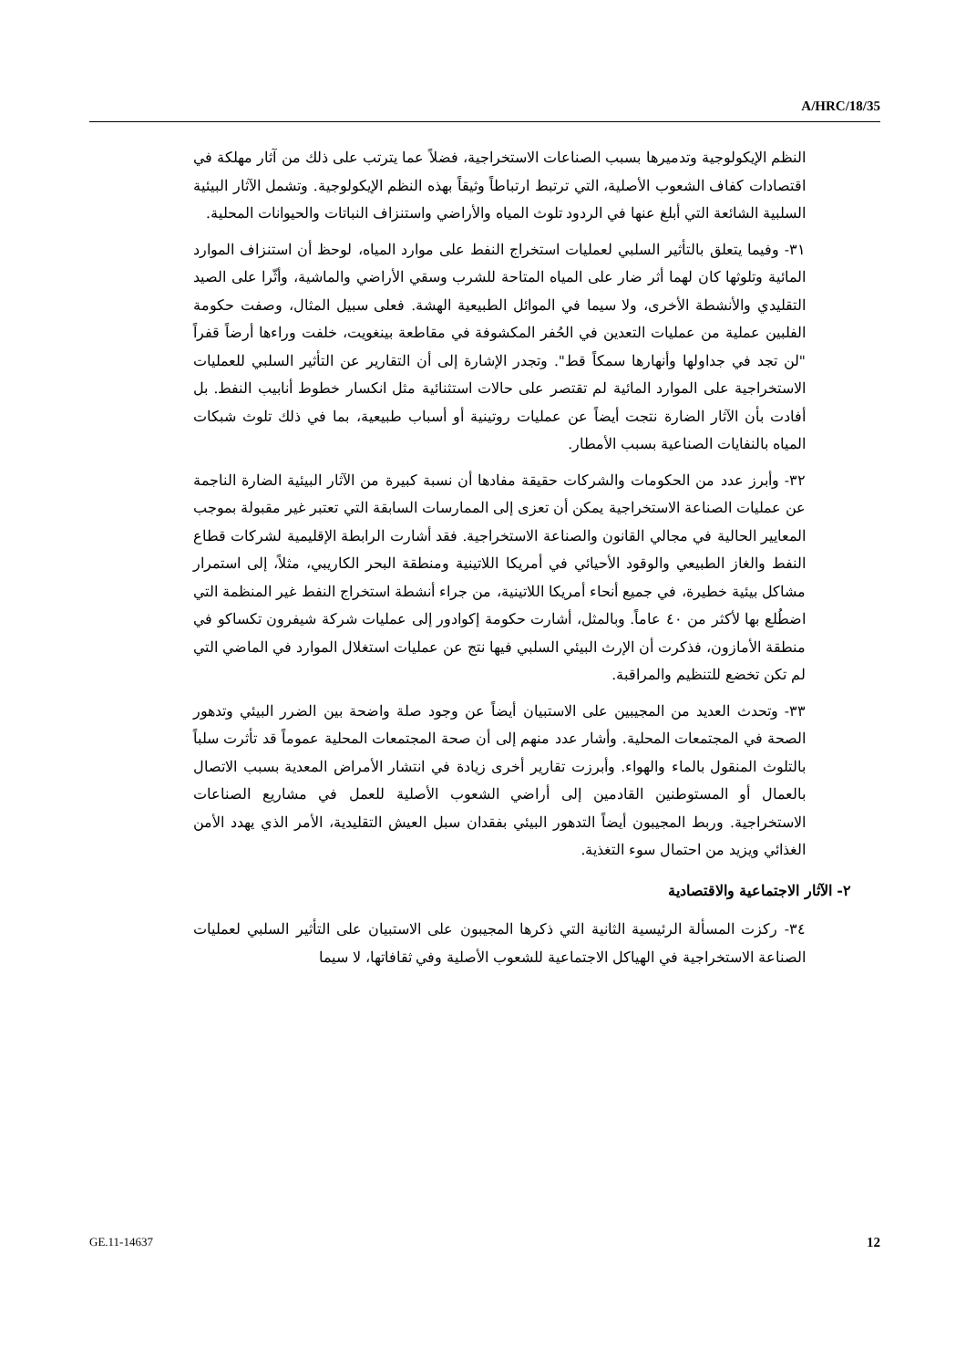A/HRC/18/35
النظم الإيكولوجية وتدميرها بسبب الصناعات الاستخراجية، فضلاً عما يترتب على ذلك من آثار مهلكة في اقتصادات كفاف الشعوب الأصلية، التي ترتبط ارتباطاً وثيقاً بهذه النظم الإيكولوجية. وتشمل الآثار البيئية السلبية الشائعة التي أبلغ عنها في الردود تلوث المياه والأراضي واستنزاف النباتات والحيوانات المحلية.
٣١- وفيما يتعلق بالتأثير السلبي لعمليات استخراج النفط على موارد المياه، لوحظ أن استنزاف الموارد المائية وتلوثها كان لهما أثر ضار على المياه المتاحة للشرب وسقي الأراضي والماشية، وأثّرا على الصيد التقليدي والأنشطة الأخرى، ولا سيما في الموائل الطبيعية الهشة. فعلى سبيل المثال، وصفت حكومة الفلبين عملية من عمليات التعدين في الحُفر المكشوفة في مقاطعة بينغويت، خلفت وراءها أرضاً قفراً "لن تجد في جداولها وأنهارها سمكاً قط". وتجدر الإشارة إلى أن التقارير عن التأثير السلبي للعمليات الاستخراجية على الموارد المائية لم تقتصر على حالات استثنائية مثل انكسار خطوط أنابيب النفط. بل أفادت بأن الآثار الضارة نتجت أيضاً عن عمليات روتينية أو أسباب طبيعية، بما في ذلك تلوث شبكات المياه بالنفايات الصناعية بسبب الأمطار.
٣٢- وأبرز عدد من الحكومات والشركات حقيقة مفادها أن نسبة كبيرة من الآثار البيئية الضارة الناجمة عن عمليات الصناعة الاستخراجية يمكن أن تعزى إلى الممارسات السابقة التي تعتبر غير مقبولة بموجب المعايير الحالية في مجالي القانون والصناعة الاستخراجية. فقد أشارت الرابطة الإقليمية لشركات قطاع النفط والغاز الطبيعي والوقود الأحيائي في أمريكا اللاتينية ومنطقة البحر الكاريبي، مثلاً، إلى استمرار مشاكل بيئية خطيرة، في جميع أنحاء أمريكا اللاتينية، من جراء أنشطة استخراج النفط غير المنظمة التي اضطُلع بها لأكثر من ٤٠ عاماً. وبالمثل، أشارت حكومة إكوادور إلى عمليات شركة شيفرون تكساكو في منطقة الأمازون، فذكرت أن الإرث البيئي السلبي فيها نتج عن عمليات استغلال الموارد في الماضي التي لم تكن تخضع للتنظيم والمراقبة.
٣٣- وتحدث العديد من المجيبين على الاستبيان أيضاً عن وجود صلة واضحة بين الضرر البيئي وتدهور الصحة في المجتمعات المحلية. وأشار عدد منهم إلى أن صحة المجتمعات المحلية عموماً قد تأثرت سلباً بالتلوث المنقول بالماء والهواء. وأبرزت تقارير أخرى زيادة في انتشار الأمراض المعدية بسبب الاتصال بالعمال أو المستوطنين القادمين إلى أراضي الشعوب الأصلية للعمل في مشاريع الصناعات الاستخراجية. وربط المجيبون أيضاً التدهور البيئي بفقدان سبل العيش التقليدية، الأمر الذي يهدد الأمن الغذائي ويزيد من احتمال سوء التغذية.
٢- الآثار الاجتماعية والاقتصادية
٣٤- ركزت المسألة الرئيسية الثانية التي ذكرها المجيبون على الاستبيان على التأثير السلبي لعمليات الصناعة الاستخراجية في الهياكل الاجتماعية للشعوب الأصلية وفي ثقافاتها، لا سيما
GE.11-14637 12